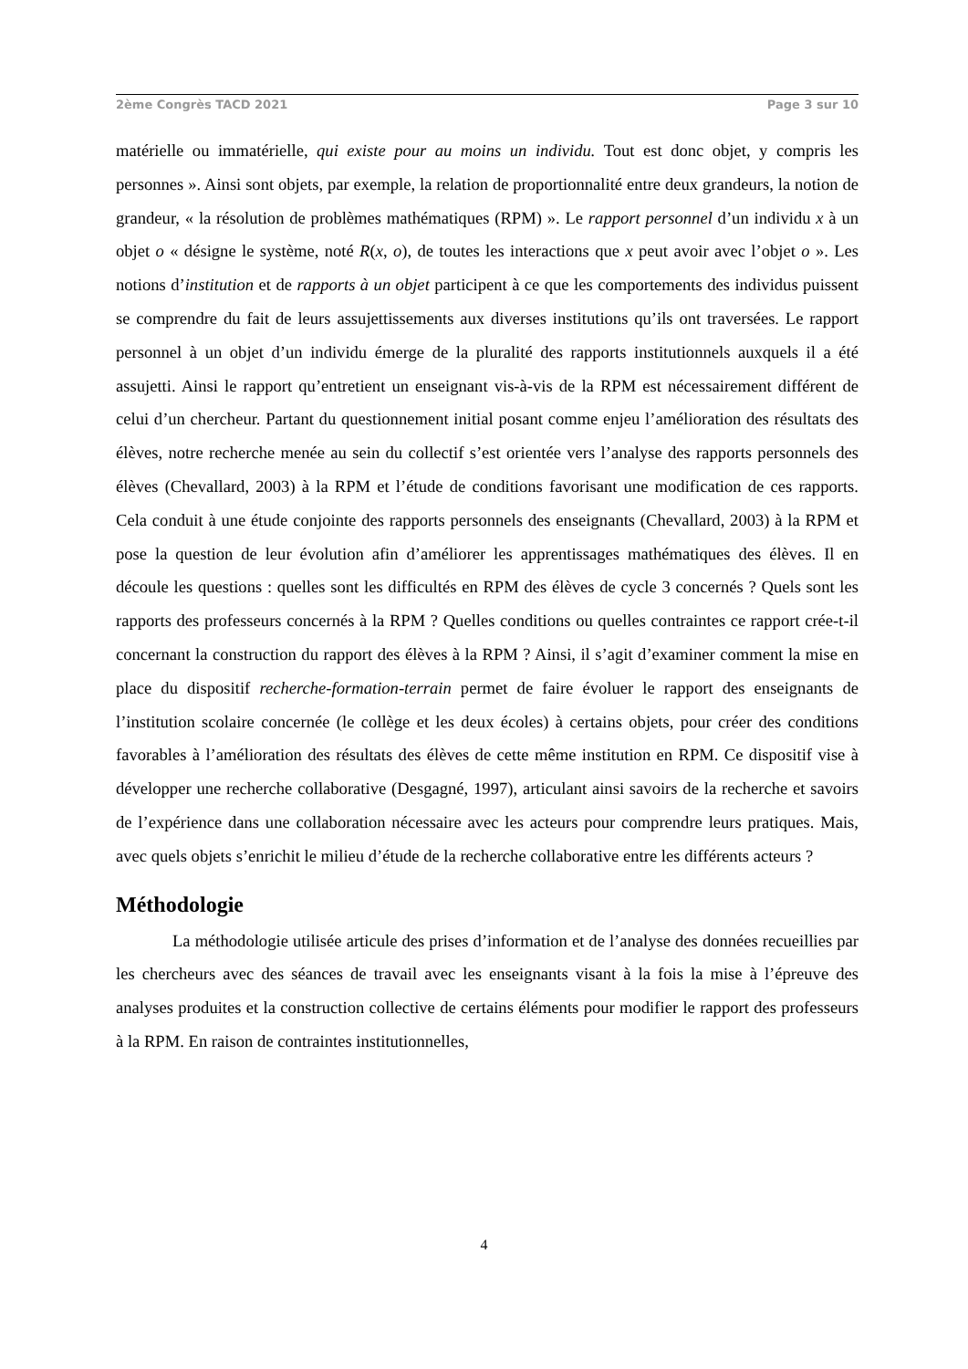2ème Congrès TACD 2021 Page 3 sur 10
matérielle ou immatérielle, qui existe pour au moins un individu. Tout est donc objet, y compris les personnes ». Ainsi sont objets, par exemple, la relation de proportionnalité entre deux grandeurs, la notion de grandeur, « la résolution de problèmes mathématiques (RPM) ». Le rapport personnel d’un individu x à un objet o « désigne le système, noté R(x, o), de toutes les interactions que x peut avoir avec l’objet o ». Les notions d’institution et de rapports à un objet participent à ce que les comportements des individus puissent se comprendre du fait de leurs assujettissements aux diverses institutions qu’ils ont traversées. Le rapport personnel à un objet d’un individu émerge de la pluralité des rapports institutionnels auxquels il a été assujetti. Ainsi le rapport qu’entretient un enseignant vis-à-vis de la RPM est nécessairement différent de celui d’un chercheur. Partant du questionnement initial posant comme enjeu l’amélioration des résultats des élèves, notre recherche menée au sein du collectif s’est orientée vers l’analyse des rapports personnels des élèves (Chevallard, 2003) à la RPM et l’étude de conditions favorisant une modification de ces rapports. Cela conduit à une étude conjointe des rapports personnels des enseignants (Chevallard, 2003) à la RPM et pose la question de leur évolution afin d’améliorer les apprentissages mathématiques des élèves. Il en découle les questions : quelles sont les difficultés en RPM des élèves de cycle 3 concernés ? Quels sont les rapports des professeurs concernés à la RPM ? Quelles conditions ou quelles contraintes ce rapport crée-t-il concernant la construction du rapport des élèves à la RPM ? Ainsi, il s’agit d’examiner comment la mise en place du dispositif recherche-formation-terrain permet de faire évoluer le rapport des enseignants de l’institution scolaire concernée (le collège et les deux écoles) à certains objets, pour créer des conditions favorables à l’amélioration des résultats des élèves de cette même institution en RPM. Ce dispositif vise à développer une recherche collaborative (Desgagné, 1997), articulant ainsi savoirs de la recherche et savoirs de l’expérience dans une collaboration nécessaire avec les acteurs pour comprendre leurs pratiques. Mais, avec quels objets s’enrichit le milieu d’étude de la recherche collaborative entre les différents acteurs ?
Méthodologie
La méthodologie utilisée articule des prises d’information et de l’analyse des données recueillies par les chercheurs avec des séances de travail avec les enseignants visant à la fois la mise à l’épreuve des analyses produites et la construction collective de certains éléments pour modifier le rapport des professeurs à la RPM. En raison de contraintes institutionnelles,
4